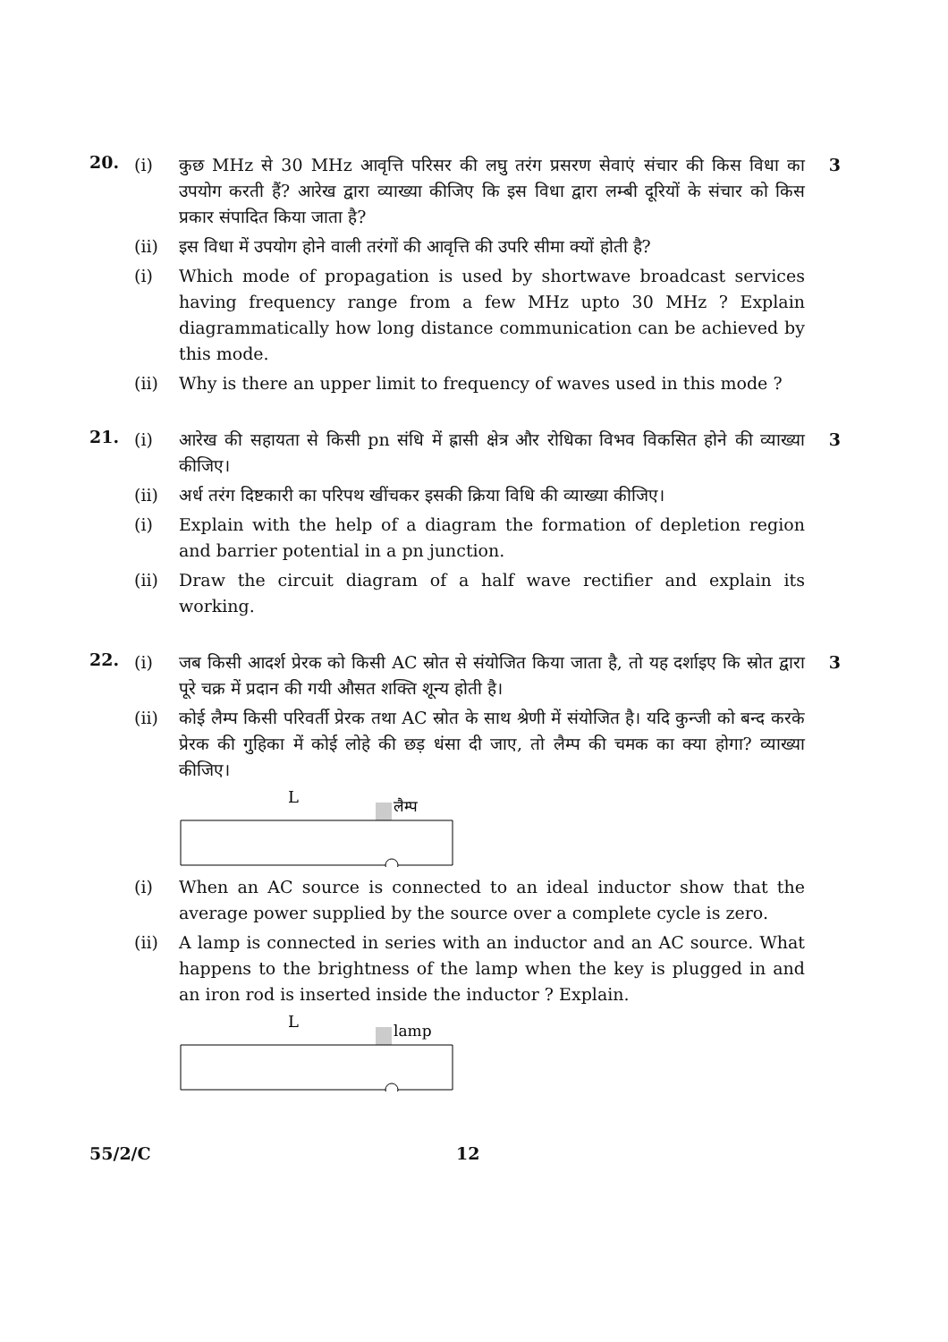20.
(i) कुछ MHz से 30 MHz आवृत्ति परिसर की लघु तरंग प्रसरण सेवाएं संचार की किस विधा का उपयोग करती हैं? आरेख द्वारा व्याख्या कीजिए कि इस विधा द्वारा लम्बी दूरियों के संचार को किस प्रकार संपादित किया जाता है?
3
(ii) इस विधा में उपयोग होने वाली तरंगों की आवृत्ति की उपरि सीमा क्यों होती है?
(i) Which mode of propagation is used by shortwave broadcast services having frequency range from a few MHz upto 30 MHz ? Explain diagrammatically how long distance communication can be achieved by this mode.
(ii) Why is there an upper limit to frequency of waves used in this mode ?
21.
(i) आरेख की सहायता से किसी pn संधि में ह्रासी क्षेत्र और रोधिका विभव विकसित होने की व्याख्या कीजिए।
3
(ii) अर्ध तरंग दिष्टकारी का परिपथ खींचकर इसकी क्रिया विधि की व्याख्या कीजिए।
(i) Explain with the help of a diagram the formation of depletion region and barrier potential in a pn junction.
(ii) Draw the circuit diagram of a half wave rectifier and explain its working.
22.
(i) जब किसी आदर्श प्रेरक को किसी AC स्रोत से संयोजित किया जाता है, तो यह दर्शाइए कि स्रोत द्वारा पूरे चक्र में प्रदान की गयी औसत शक्ति शून्य होती है।
3
(ii) कोई लैम्प किसी परिवर्ती प्रेरक तथा AC स्रोत के साथ श्रेणी में संयोजित है। यदि कुन्जी को बन्द करके प्रेरक की गुहिका में कोई लोहे की छड़ धंसा दी जाए, तो लैम्प की चमक का क्या होगा? व्याख्या कीजिए।
L
लैम्प
(i) When an AC source is connected to an ideal inductor show that the average power supplied by the source over a complete cycle is zero.
(ii) A lamp is connected in series with an inductor and an AC source. What happens to the brightness of the lamp when the key is plugged in and an iron rod is inserted inside the inductor ? Explain.
L
lamp
55/2/C 12